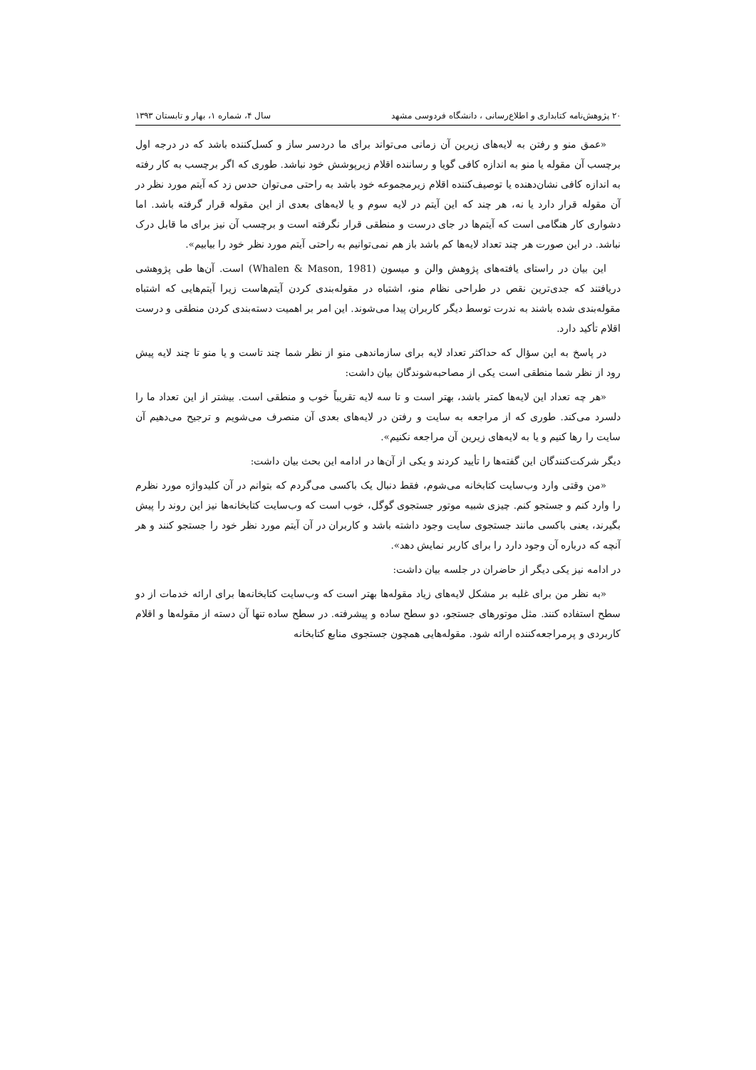۲۰ پژوهش‌نامه کتابداری و اطلاع‌رسانی ، دانشگاه فردوسی مشهد سال ۴، شماره ۱، بهار و تابستان ۱۳۹۳
«عمق منو و رفتن به لایه‌های زیرین آن زمانی می‌تواند برای ما دردسر ساز و کسل‌کننده باشد که در درجه اول برچسب آن مقوله یا منو به اندازه کافی گویا و رساننده اقلام زیرپوشش خود نباشد. طوری که اگر برچسب به کار رفته به اندازه کافی نشان‌دهنده یا توصیف‌کننده اقلام زیرمجموعه خود باشد به راحتی می‌توان حدس زد که آیتم مورد نظر در آن مقوله قرار دارد یا نه، هر چند که این آیتم در لایه سوم و یا لایه‌های بعدی از این مقوله قرار گرفته باشد. اما دشواری کار هنگامی است که آیتم‌ها در جای درست و منطقی قرار نگرفته است و برچسب آن نیز برای ما قابل درک نباشد. در این صورت هر چند تعداد لایه‌ها کم باشد باز هم نمی‌توانیم به راحتی آیتم مورد نظر خود را بیابیم».
این بیان در راستای یافته‌های پژوهش والن و میسون (Whalen & Mason, 1981) است. آن‌ها طی پژوهشی دریافتند که جدی‌ترین نقص در طراحی نظام منو، اشتباه در مقوله‌بندی کردن آیتم‌هاست زیرا آیتم‌هایی که اشتباه مقوله‌بندی شده باشند به ندرت توسط دیگر کاربران پیدا می‌شوند. این امر بر اهمیت دسته‌بندی کردن منطقی و درست اقلام تأکید دارد.
در پاسخ به این سؤال که حداکثر تعداد لایه برای سازماندهی منو از نظر شما چند تاست و یا منو تا چند لایه پیش رود از نظر شما منطقی است یکی از مصاحبه‌شوندگان بیان داشت:
«هر چه تعداد این لایه‌ها کمتر باشد، بهتر است و تا سه لایه تقریباً خوب و منطقی است. بیشتر از این تعداد ما را دلسرد می‌کند. طوری که از مراجعه به سایت و رفتن در لایه‌های بعدی آن منصرف می‌شویم و ترجیح می‌دهیم آن سایت را رها کنیم و یا به لایه‌های زیرین آن مراجعه نکنیم».
دیگر شرکت‌کنندگان این گفته‌ها را تأیید کردند و یکی از آن‌ها در ادامه این بحث بیان داشت:
«من وقتی وارد وب‌سایت کتابخانه می‌شوم، فقط دنبال یک باکسی می‌گردم که بتوانم در آن کلیدواژه مورد نظرم را وارد کنم و جستجو کنم. چیزی شبیه موتور جستجوی گوگل، خوب است که وب‌سایت کتابخانه‌ها نیز این روند را پیش بگیرند، یعنی باکسی مانند جستجوی سایت وجود داشته باشد و کاربران در آن آیتم مورد نظر خود را جستجو کنند و هر آنچه که درباره آن وجود دارد را برای کاربر نمایش دهد».
در ادامه نیز یکی دیگر از حاضران در جلسه بیان داشت:
«به نظر من برای غلبه بر مشکل لایه‌های زیاد مقوله‌ها بهتر است که وب‌سایت کتابخانه‌ها برای ارائه خدمات از دو سطح استفاده کنند. مثل موتورهای جستجو، دو سطح ساده و پیشرفته. در سطح ساده تنها آن دسته از مقوله‌ها و اقلام کاربردی و پرمراجعه‌کننده ارائه شود. مقوله‌هایی همچون جستجوی منابع کتابخانه